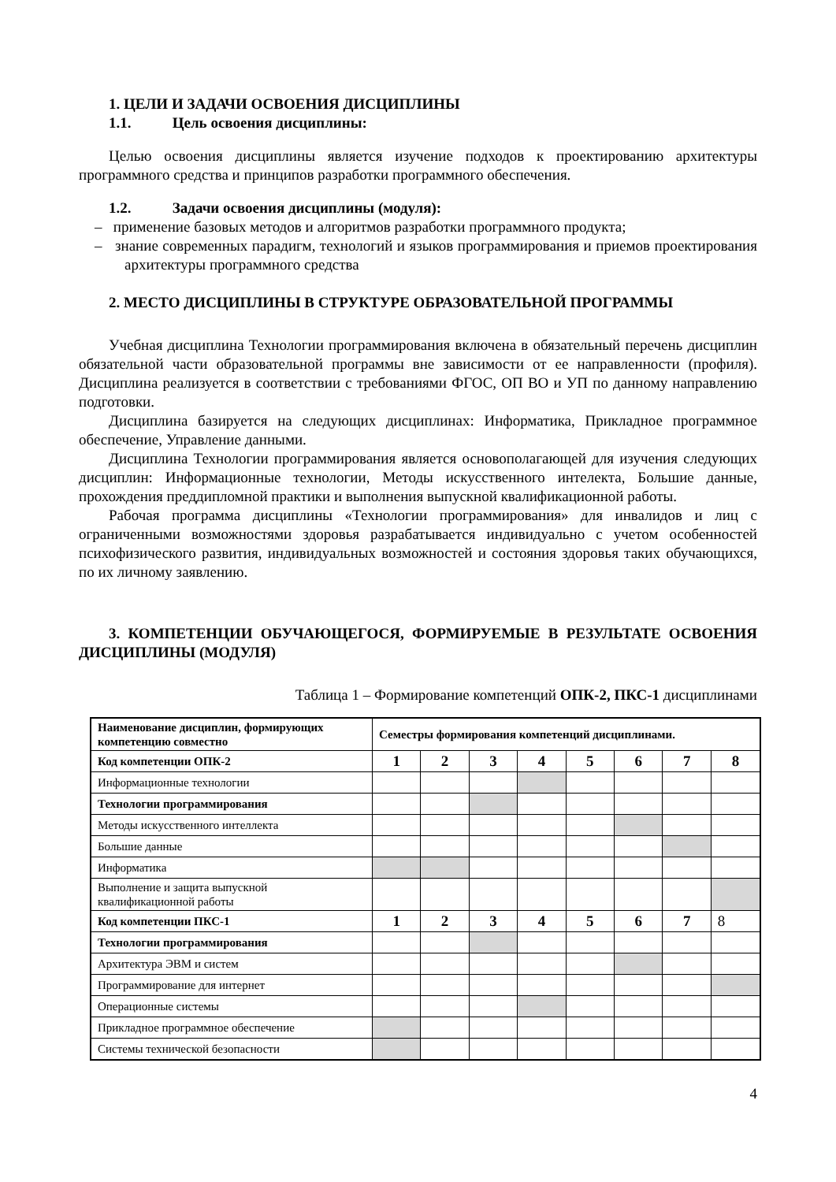1. ЦЕЛИ И ЗАДАЧИ ОСВОЕНИЯ ДИСЦИПЛИНЫ
1.1. Цель освоения дисциплины:
Целью освоения дисциплины является изучение подходов к проектированию архитектуры программного средства и принципов разработки программного обеспечения.
1.2. Задачи освоения дисциплины (модуля):
– применение базовых методов и алгоритмов разработки программного продукта;
– знание современных парадигм, технологий и языков программирования и приемов проектирования архитектуры программного средства
2. МЕСТО ДИСЦИПЛИНЫ В СТРУКТУРЕ ОБРАЗОВАТЕЛЬНОЙ ПРОГРАММЫ
Учебная дисциплина Технологии программирования включена в обязательный перечень дисциплин обязательной части образовательной программы вне зависимости от ее направленности (профиля). Дисциплина реализуется в соответствии с требованиями ФГОС, ОП ВО и УП по данному направлению подготовки.
Дисциплина базируется на следующих дисциплинах: Информатика, Прикладное программное обеспечение, Управление данными.
Дисциплина Технологии программирования является основополагающей для изучения следующих дисциплин: Информационные технологии, Методы искусственного интелекта, Большие данные, прохождения преддипломной практики и выполнения выпускной квалификационной работы.
Рабочая программа дисциплины «Технологии программирования» для инвалидов и лиц с ограниченными возможностями здоровья разрабатывается индивидуально с учетом особенностей психофизического развития, индивидуальных возможностей и состояния здоровья таких обучающихся, по их личному заявлению.
3. КОМПЕТЕНЦИИ ОБУЧАЮЩЕГОСЯ, ФОРМИРУЕМЫЕ В РЕЗУЛЬТАТЕ ОСВОЕНИЯ ДИСЦИПЛИНЫ (МОДУЛЯ)
Таблица 1 – Формирование компетенций ОПК-2, ПКС-1 дисциплинами
| Наименование дисциплин, формирующих компетенцию совместно | Семестры формирования компетенций дисциплинами. | | | | | | | |
| Код компетенции ОПК-2 | 1 | 2 | 3 | 4 | 5 | 6 | 7 | 8 |
| Информационные технологии | | | | | | | | |
| Технологии программирования | | | | | | | | |
| Методы искусственного интеллекта | | | | | | | | |
| Большие данные | | | | | | | | |
| Информатика | | | | | | | | |
| Выполнение и защита выпускной квалификационной работы | | | | | | | | |
| Код компетенции ПКС-1 | 1 | 2 | 3 | 4 | 5 | 6 | 7 | 8 |
| Технологии программирования | | | | | | | | |
| Архитектура ЭВМ и систем | | | | | | | | |
| Программирование для интернет | | | | | | | | |
| Операционные системы | | | | | | | | |
| Прикладное программное обеспечение | | | | | | | | |
| Системы технической безопасности | | | | | | | | |
4